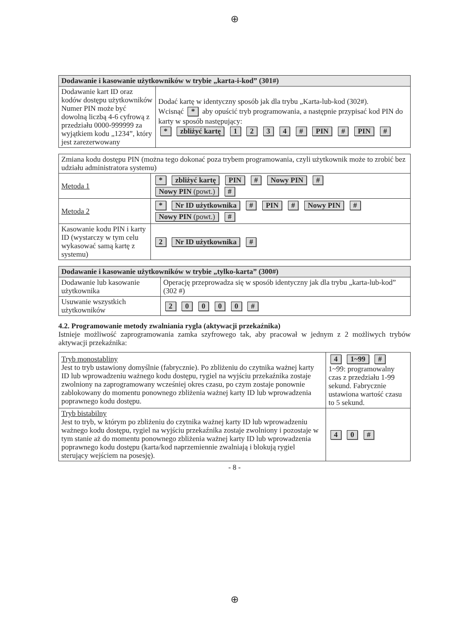⊕
⊕
| Dodawanie i kasowanie użytkowników w trybie „karta-i-kod” (301#) | |
| --- | --- |
| Dodawanie kart ID oraz kodów dostępu użytkowników Numer PIN może być dowolną liczbą 4-6 cyfrową z przedziału 0000-999999 za wyjątkiem kodu „1234”, który jest zarezerwowany | Dodać kartę w identyczny sposób jak dla trybu „Karta-lub-kod (302#). Wcisnąć * aby opuścić tryb programowania, a następnie przypisać kod PIN do karty w sposób następujący: * zbliżyć kartę 1 2 3 4 # PIN # PIN # |
| Zmiana kodu dostępu PIN (można tego dokonać poza trybem programowania, czyli użytkownik może to zrobić bez udziału administratora systemu) | |
| Metoda 1 | * zbliżyć kartę PIN # Nowy PIN # Nowy PIN (powt.) # |
| Metoda 2 | * Nr ID użytkownika # PIN # Nowy PIN # Nowy PIN (powt.) # |
| Kasowanie kodu PIN i karty ID (wystarczy w tym celu wykasować samą kartę z systemu) | 2 Nr ID użytkownika # |
| Dodawanie i kasowanie użytkowników w trybie „tylko-karta” (300#) | |
| --- | --- |
| Dodawanie lub kasowanie użytkownika | Operację przeprowadza się w sposób identyczny jak dla trybu „karta-lub-kod” (302 #) |
| Usuwanie wszystkich użytkowników | 2 0 0 0 0 # |
4.2. Programowanie metody zwalniania rygla (aktywacji przekaźnika)
Istnieje możliwość zaprogramowania zamka szyfrowego tak, aby pracował w jednym z 2 możliwych trybów aktywacji przekaźnika:
| Tryb monostabliny Jest to tryb ustawiony domyślnie (fabrycznie). Po zbliżeniu do czytnika ważnej karty ID lub wprowadzeniu ważnego kodu dostępu, rygiel na wyjściu przekaźnika zostaje zwolniony na zaprogramowany wcześniej okres czasu, po czym zostaje ponownie zablokowany do momentu ponownego zbliżenia ważnej karty ID lub wprowadzenia poprawnego kodu dostępu. | 4 1~99 # 1~99: programowalny czas z przedziału 1-99 sekund. Fabrycznie ustawiona wartość czasu to 5 sekund. |
| Tryb bistabilny Jest to tryb, w którym po zbliżeniu do czytnika ważnej karty ID lub wprowadzeniu ważnego kodu dostępu, rygiel na wyjściu przekaźnika zostaje zwolniony i pozostaje w tym stanie aż do momentu ponownego zbliżenia ważnej karty ID lub wprowadzenia poprawnego kodu dostępu (karta/kod naprzemiennie zwalniają i blokują rygiel sterujący wejściem na posesję). | 4 0 # |
- 8 -